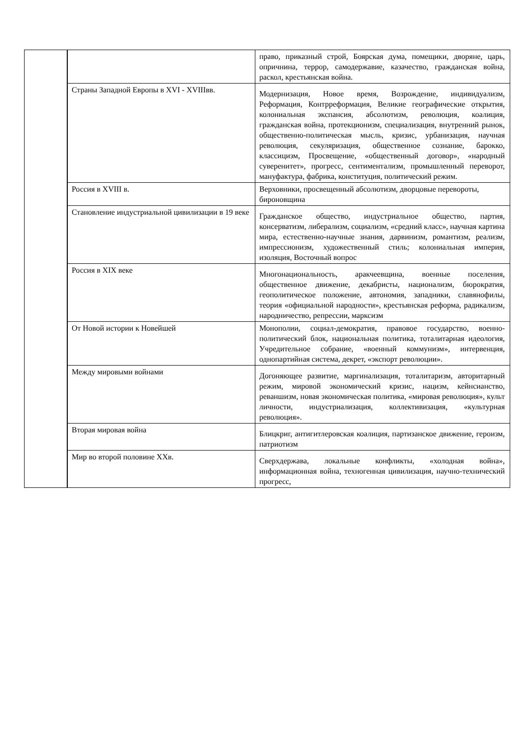| | | | право, приказный строй, Боярская дума, помещики, дворяне, царь, опричнина, террор, самодержавие, казачество, гражданская война, раскол, крестьянская война. |
| | | Страны Западной Европы в XVI - XVIIIвв. | Модернизация, Новое время, Возрождение, индивидуализм, Реформация, Контрреформация, Великие географические открытия, колониальная экспансия, абсолютизм, революция, коалиция, гражданская война, протекционизм, специализация, внутренний рынок, общественно-политическая мысль, кризис, урбанизация, научная революция, секуляризация, общественное сознание, барокко, классицизм, Просвещение, «общественный договор», «народный суверенитет», прогресс, сентиментализм, промышленный переворот, мануфактура, фабрика, конституция, политический режим. |
| | | Россия в XVIII в. | Верховники, просвещенный абсолютизм, дворцовые перевороты, бироновщина |
| | | Становление индустриальной цивилизации в 19 веке | Гражданское общество, индустриальное общество, партия, консерватизм, либерализм, социализм, «средний класс», научная картина мира, естественно-научные знания, дарвинизм, романтизм, реализм, импрессионизм, художественный стиль; колониальная империя, изоляция, Восточный вопрос |
| | | Россия в XIX веке | Многонациональность, аракчеевщина, военные поселения, общественное движение, декабристы, национализм, бюрократия, геополитическое положение, автономия, западники, славянофилы, теория «официальной народности», крестьянская реформа, радикализм, народничество, репрессии, марксизм |
| | | От Новой истории к Новейшей | Монополии, социал-демократия, правовое государство, военно-политический блок, национальная политика, тоталитарная идеология, Учредительное собрание, «военный коммунизм», интервенция, однопартийная система, декрет, «экспорт революции». |
| | | Между мировыми войнами | Догоняющее развитие, маргинализация, тоталитаризм, авторитарный режим, мировой экономический кризис, нацизм, кейнсианство, реваншизм, новая экономическая политика, «мировая революция», культ личности, индустриализация, коллективизация, «культурная революция». |
| | | Вторая мировая война | Блицкриг, антигитлеровская коалиция, партизанское движение, героизм, патриотизм |
| | | Мир во второй половине XXв. | Сверхдержава, локальные конфликты, «холодная война», информационная война, техногенная цивилизация, научно-технический прогресс, |